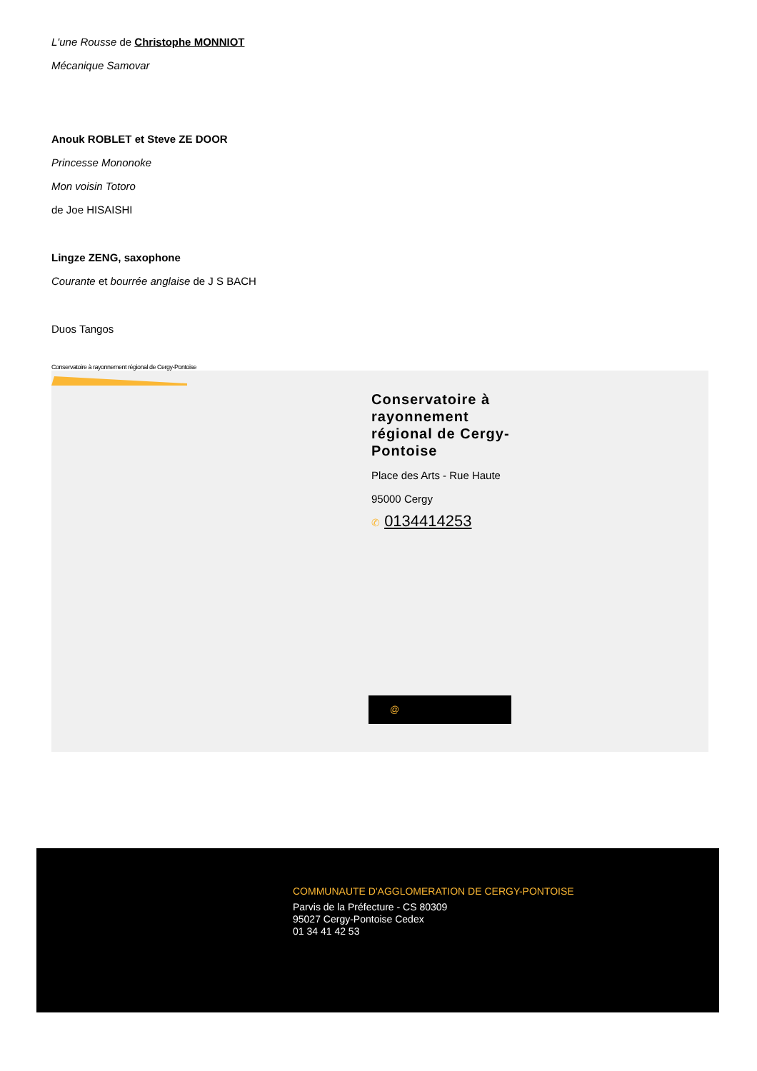L'une Rousse de Christophe MONNIOT
Mécanique Samovar
Anouk ROBLET et Steve ZE DOOR
Princesse Mononoke
Mon voisin Totoro
de Joe HISAISHI
Lingze ZENG, saxophone
Courante et bourrée anglaise de J S BACH
Duos Tangos
Conservatoire à rayonnement régional de Cergy-Pontoise
Conservatoire à rayonnement régional de Cergy-Pontoise
Place des Arts - Rue Haute
95000 Cergy
✆ 0134414253
@
COMMUNAUTE D'AGGLOMERATION DE CERGY-PONTOISE
Parvis de la Préfecture - CS 80309
95027 Cergy-Pontoise Cedex
01 34 41 42 53